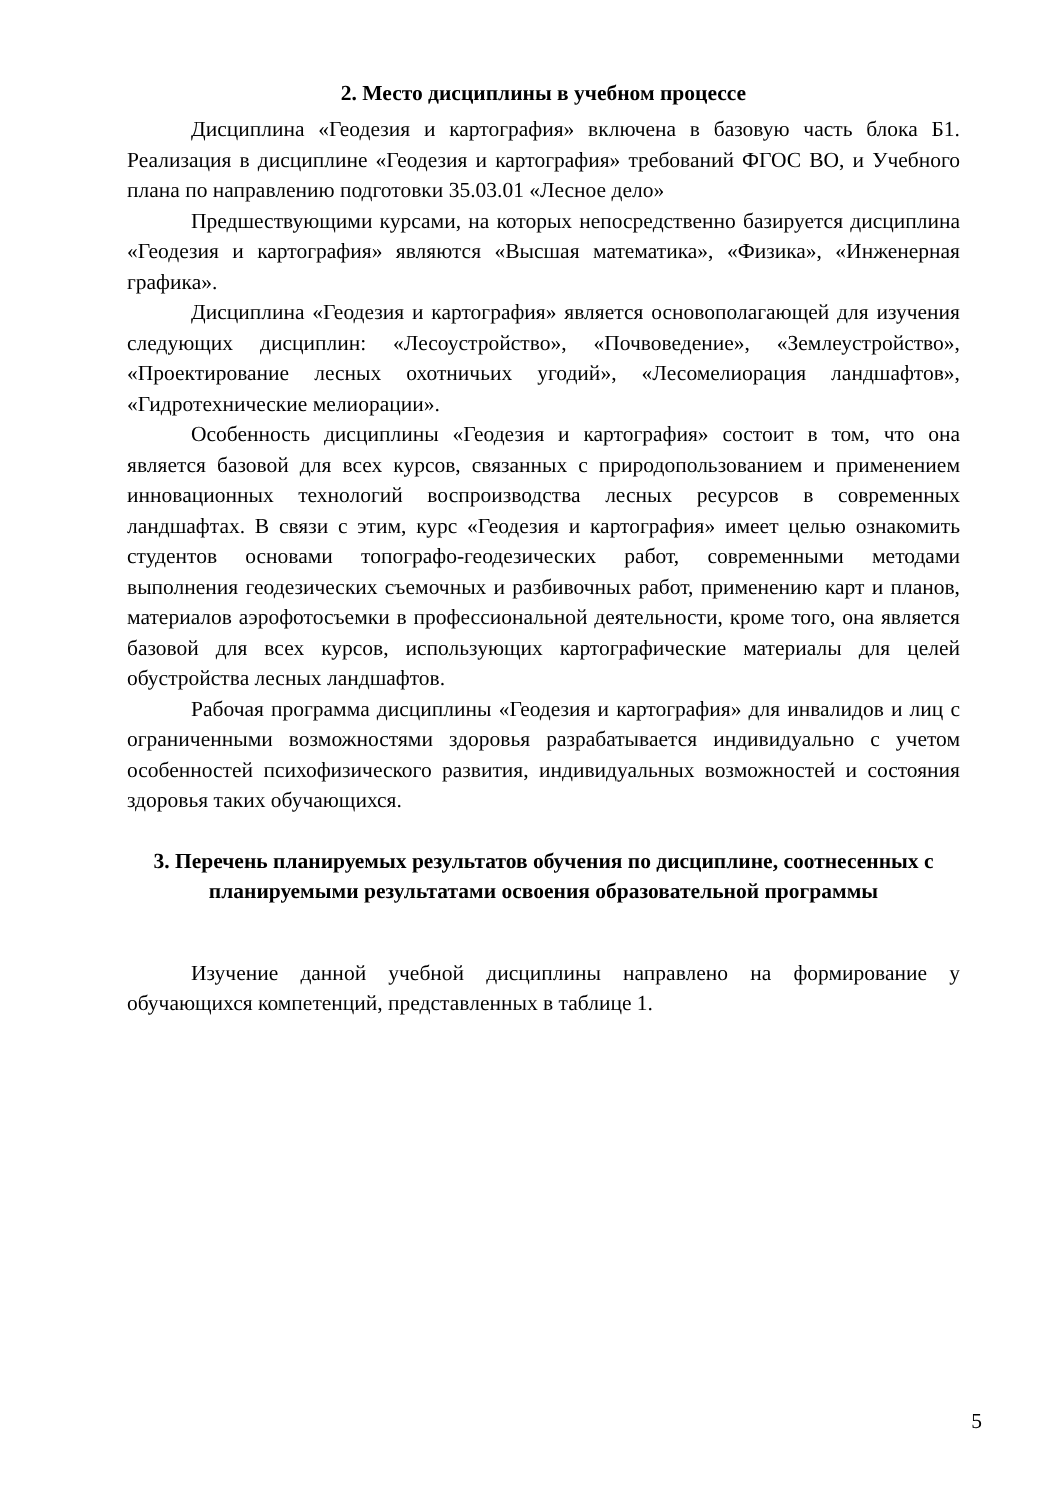2. Место дисциплины в учебном процессе
Дисциплина «Геодезия и картография» включена в базовую часть блока Б1. Реализация в дисциплине «Геодезия и картография» требований ФГОС ВО, и Учебного плана по направлению подготовки 35.03.01 «Лесное дело»
Предшествующими курсами, на которых непосредственно базируется дисциплина «Геодезия и картография» являются «Высшая математика», «Физика», «Инженерная графика».
Дисциплина «Геодезия и картография» является основополагающей для изучения следующих дисциплин: «Лесоустройство», «Почвоведение», «Землеустройство», «Проектирование лесных охотничьих угодий», «Лесомелиорация ландшафтов», «Гидротехнические мелиорации».
Особенность дисциплины «Геодезия и картография» состоит в том, что она является базовой для всех курсов, связанных с природопользованием и применением инновационных технологий воспроизводства лесных ресурсов в современных ландшафтах. В связи с этим, курс «Геодезия и картография» имеет целью ознакомить студентов основами топографо-геодезических работ, современными методами выполнения геодезических съемочных и разбивочных работ, применению карт и планов, материалов аэрофотосъемки в профессиональной деятельности, кроме того, она является базовой для всех курсов, использующих картографические материалы для целей обустройства лесных ландшафтов.
Рабочая программа дисциплины «Геодезия и картография» для инвалидов и лиц с ограниченными возможностями здоровья разрабатывается индивидуально с учетом особенностей психофизического развития, индивидуальных возможностей и состояния здоровья таких обучающихся.
3. Перечень планируемых результатов обучения по дисциплине, соотнесенных с планируемыми результатами освоения образовательной программы
Изучение данной учебной дисциплины направлено на формирование у обучающихся компетенций, представленных в таблице 1.
5